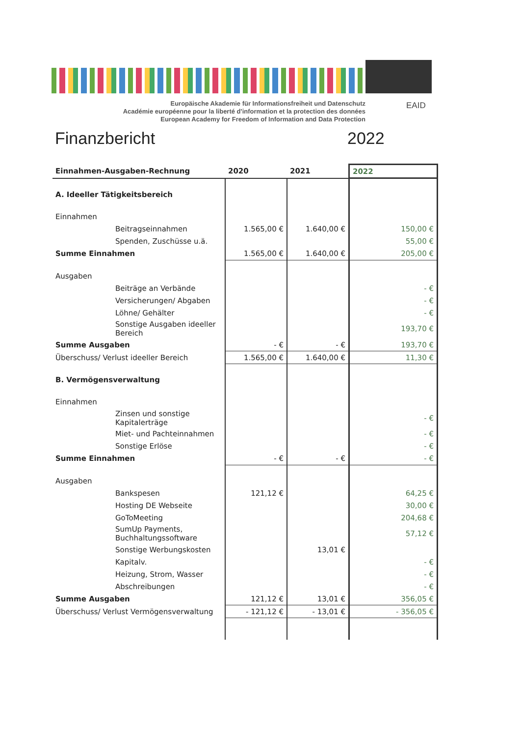Europäische Akademie für Informationsfreiheit und Datenschutz
Académie européenne pour la liberté d'information et la protection des données
European Academy for Freedom of Information and Data Protection
EAID
Finanzbericht 2022
| Einnahmen-Ausgaben-Rechnung | 2020 | 2021 | 2022 |
| --- | --- | --- | --- |
| A. Ideeller Tätigkeitsbereich | | | |
| Einnahmen | | | |
| Beitragseinnahmen | 1.565,00 € | 1.640,00 € | 150,00 € |
| Spenden, Zuschüsse u.ä. | | | 55,00 € |
| Summe Einnahmen | 1.565,00 € | 1.640,00 € | 205,00 € |
| Ausgaben | | | |
| Beiträge an Verbände | | | - € |
| Versicherungen/ Abgaben | | | - € |
| Löhne/ Gehälter | | | - € |
| Sonstige Ausgaben ideeller Bereich | | | 193,70 € |
| Summe Ausgaben | - € | - € | 193,70 € |
| Überschuss/ Verlust ideeller Bereich | 1.565,00 € | 1.640,00 € | 11,30 € |
| B. Vermögensverwaltung | | | |
| Einnahmen | | | |
| Zinsen und sonstige Kapitalerträge | | | - € |
| Miet- und Pachteinnahmen | | | - € |
| Sonstige Erlöse | | | - € |
| Summe Einnahmen | - € | - € | - € |
| Ausgaben | | | |
| Bankspesen | 121,12 € | | 64,25 € |
| Hosting DE Webseite | | | 30,00 € |
| GoToMeeting | | | 204,68 € |
| SumUp Payments, Buchhaltungssoftware | | | 57,12 € |
| Sonstige Werbungskosten | | 13,01 € | |
| Kapitalv. | | | - € |
| Heizung, Strom, Wasser | | | - € |
| Abschreibungen | | | - € |
| Summe Ausgaben | 121,12 € | 13,01 € | 356,05 € |
| Überschuss/ Verlust Vermögensverwaltung | - 121,12 € | - 13,01 € | - 356,05 € |